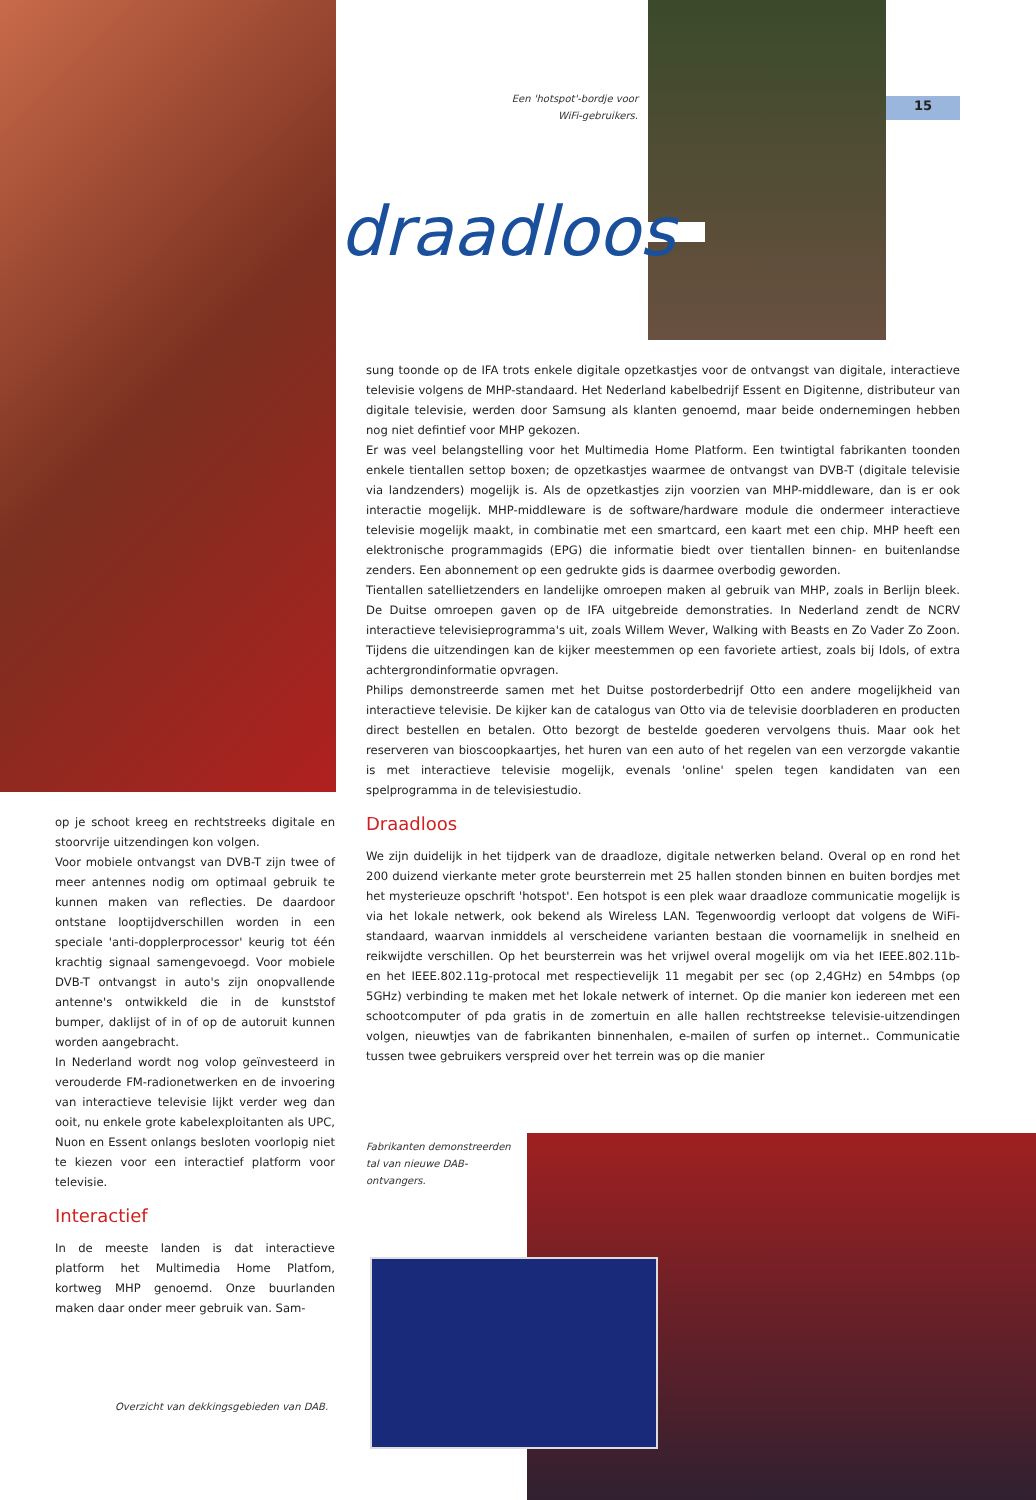15
Een 'hotspot'-bordje voor WiFi-gebruikers.
draadloos
sung toonde op de IFA trots enkele digitale opzetkastjes voor de ontvangst van digitale, interactieve televisie volgens de MHP-standaard. Het Nederland kabelbedrijf Essent en Digitenne, distributeur van digitale televisie, werden door Samsung als klanten genoemd, maar beide ondernemingen hebben nog niet defintief voor MHP gekozen.
Er was veel belangstelling voor het Multimedia Home Platform. Een twintigtal fabrikanten toonden enkele tientallen settop boxen; de opzetkastjes waarmee de ontvangst van DVB-T (digitale televisie via landzenders) mogelijk is. Als de opzetkastjes zijn voorzien van MHP-middleware, dan is er ook interactie mogelijk. MHP-middleware is de software/hardware module die ondermeer interactieve televisie mogelijk maakt, in combinatie met een smartcard, een kaart met een chip. MHP heeft een elektronische programmagids (EPG) die informatie biedt over tientallen binnen- en buitenlandse zenders. Een abonnement op een gedrukte gids is daarmee overbodig geworden.
Tientallen satellietzenders en landelijke omroepen maken al gebruik van MHP, zoals in Berlijn bleek. De Duitse omroepen gaven op de IFA uitgebreide demonstraties. In Nederland zendt de NCRV interactieve televisieprogramma's uit, zoals Willem Wever, Walking with Beasts en Zo Vader Zo Zoon. Tijdens die uitzendingen kan de kijker meestemmen op een favoriete artiest, zoals bij Idols, of extra achtergrondinformatie opvragen.
Philips demonstreerde samen met het Duitse postorderbedrijf Otto een andere mogelijkheid van interactieve televisie. De kijker kan de catalogus van Otto via de televisie doorbladeren en producten direct bestellen en betalen. Otto bezorgt de bestelde goederen vervolgens thuis. Maar ook het reserveren van bioscoopkaartjes, het huren van een auto of het regelen van een verzorgde vakantie is met interactieve televisie mogelijk, evenals 'online' spelen tegen kandidaten van een spelprogramma in de televisiestudio.
Draadloos
We zijn duidelijk in het tijdperk van de draadloze, digitale netwerken beland. Overal op en rond het 200 duizend vierkante meter grote beursterrein met 25 hallen stonden binnen en buiten bordjes met het mysterieuze opschrift 'hotspot'. Een hotspot is een plek waar draadloze communicatie mogelijk is via het lokale netwerk, ook bekend als Wireless LAN. Tegenwoordig verloopt dat volgens de WiFi-standaard, waarvan inmiddels al verscheidene varianten bestaan die voornamelijk in snelheid en reikwijdte verschillen. Op het beursterrein was het vrijwel overal mogelijk om via het IEEE.802.11b- en het IEEE.802.11g-protocal met respectievelijk 11 megabit per sec (op 2,4GHz) en 54mbps (op 5GHz) verbinding te maken met het lokale netwerk of internet. Op die manier kon iedereen met een schootcomputer of pda gratis in de zomertuin en alle hallen rechtstreekse televisie-uitzendingen volgen, nieuwtjes van de fabrikanten binnenhalen, e-mailen of surfen op internet.. Communicatie tussen twee gebruikers verspreid over het terrein was op die manier
op je schoot kreeg en rechtstreeks digitale en stoorvrije uitzendingen kon volgen.
Voor mobiele ontvangst van DVB-T zijn twee of meer antennes nodig om optimaal gebruik te kunnen maken van reflecties. De daardoor ontstane looptijdverschillen worden in een speciale 'anti-dopplerprocessor' keurig tot één krachtig signaal samengevoegd. Voor mobiele DVB-T ontvangst in auto's zijn onopvallende antenne's ontwikkeld die in de kunststof bumper, daklijst of in of op de autoruit kunnen worden aangebracht.
In Nederland wordt nog volop geïnvesteerd in verouderde FM-radionetwerken en de invoering van interactieve televisie lijkt verder weg dan ooit, nu enkele grote kabelexploitanten als UPC, Nuon en Essent onlangs besloten voorlopig niet te kiezen voor een interactief platform voor televisie.
Interactief
In de meeste landen is dat interactieve platform het Multimedia Home Platfom, kortweg MHP genoemd. Onze buurlanden maken daar onder meer gebruik van. Sam-
Fabrikanten demonstreerden tal van nieuwe DAB-ontvangers.
Overzicht van dekkingsgebieden van DAB.